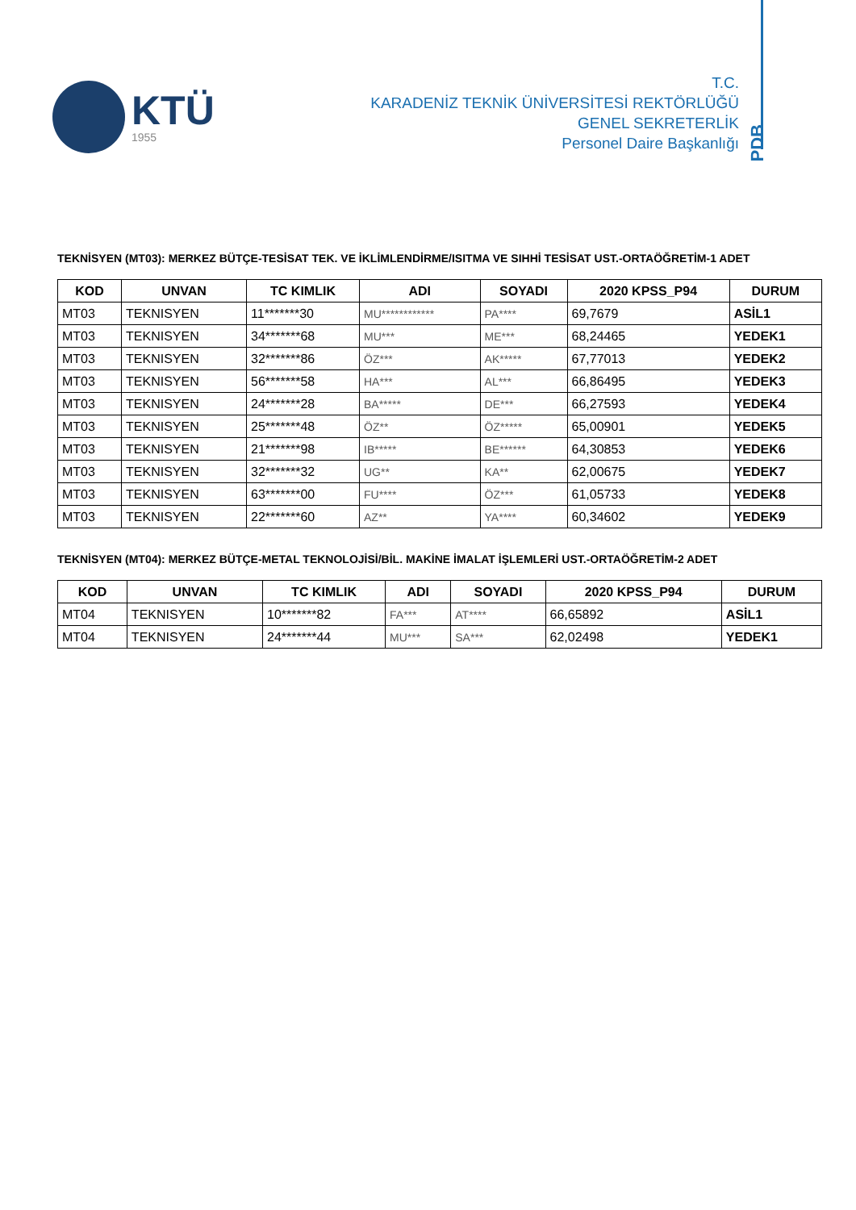KTÜ
1955
T.C.
KARADENİZ TEKNİK ÜNİVERSİTESİ REKTÖRLÜĞÜ
GENEL SEKRETERLİK
Personel Daire Başkanlığı
PDB
TEKNİSYEN (MT03): MERKEZ BÜTÇE-TESİSAT TEK. VE İKLİMLENDİRME/ISITMA VE SIHHİ TESİSAT UST.-ORTAÖĞRETİM-1 ADET
| KOD | UNVAN | TC KIMLIK | ADI | SOYADI | 2020 KPSS_P94 | DURUM |
| --- | --- | --- | --- | --- | --- | --- |
| MT03 | TEKNISYEN | 11*******30 | MU************ | PA**** | 69,7679 | ASİL1 |
| MT03 | TEKNISYEN | 34*******68 | MU*** | ME*** | 68,24465 | YEDEK1 |
| MT03 | TEKNISYEN | 32*******86 | ÖZ*** | AK***** | 67,77013 | YEDEK2 |
| MT03 | TEKNISYEN | 56*******58 | HA*** | AL*** | 66,86495 | YEDEK3 |
| MT03 | TEKNISYEN | 24*******28 | BA***** | DE*** | 66,27593 | YEDEK4 |
| MT03 | TEKNISYEN | 25*******48 | ÖZ** | ÖZ***** | 65,00901 | YEDEK5 |
| MT03 | TEKNISYEN | 21*******98 | IB***** | BE****** | 64,30853 | YEDEK6 |
| MT03 | TEKNISYEN | 32*******32 | UG** | KA** | 62,00675 | YEDEK7 |
| MT03 | TEKNISYEN | 63*******00 | FU**** | ÖZ*** | 61,05733 | YEDEK8 |
| MT03 | TEKNISYEN | 22*******60 | AZ** | YA**** | 60,34602 | YEDEK9 |
TEKNİSYEN (MT04): MERKEZ BÜTÇE-METAL TEKNOLOJİSİ/BİL. MAKİNE İMALAT İŞLEMLERİ UST.-ORTAÖĞRETİM-2 ADET
| KOD | UNVAN | TC KIMLIK | ADI | SOYADI | 2020 KPSS_P94 | DURUM |
| --- | --- | --- | --- | --- | --- | --- |
| MT04 | TEKNISYEN | 10*******82 | FA*** | AT**** | 66,65892 | ASİL1 |
| MT04 | TEKNISYEN | 24*******44 | MU*** | SA*** | 62,02498 | YEDEK1 |